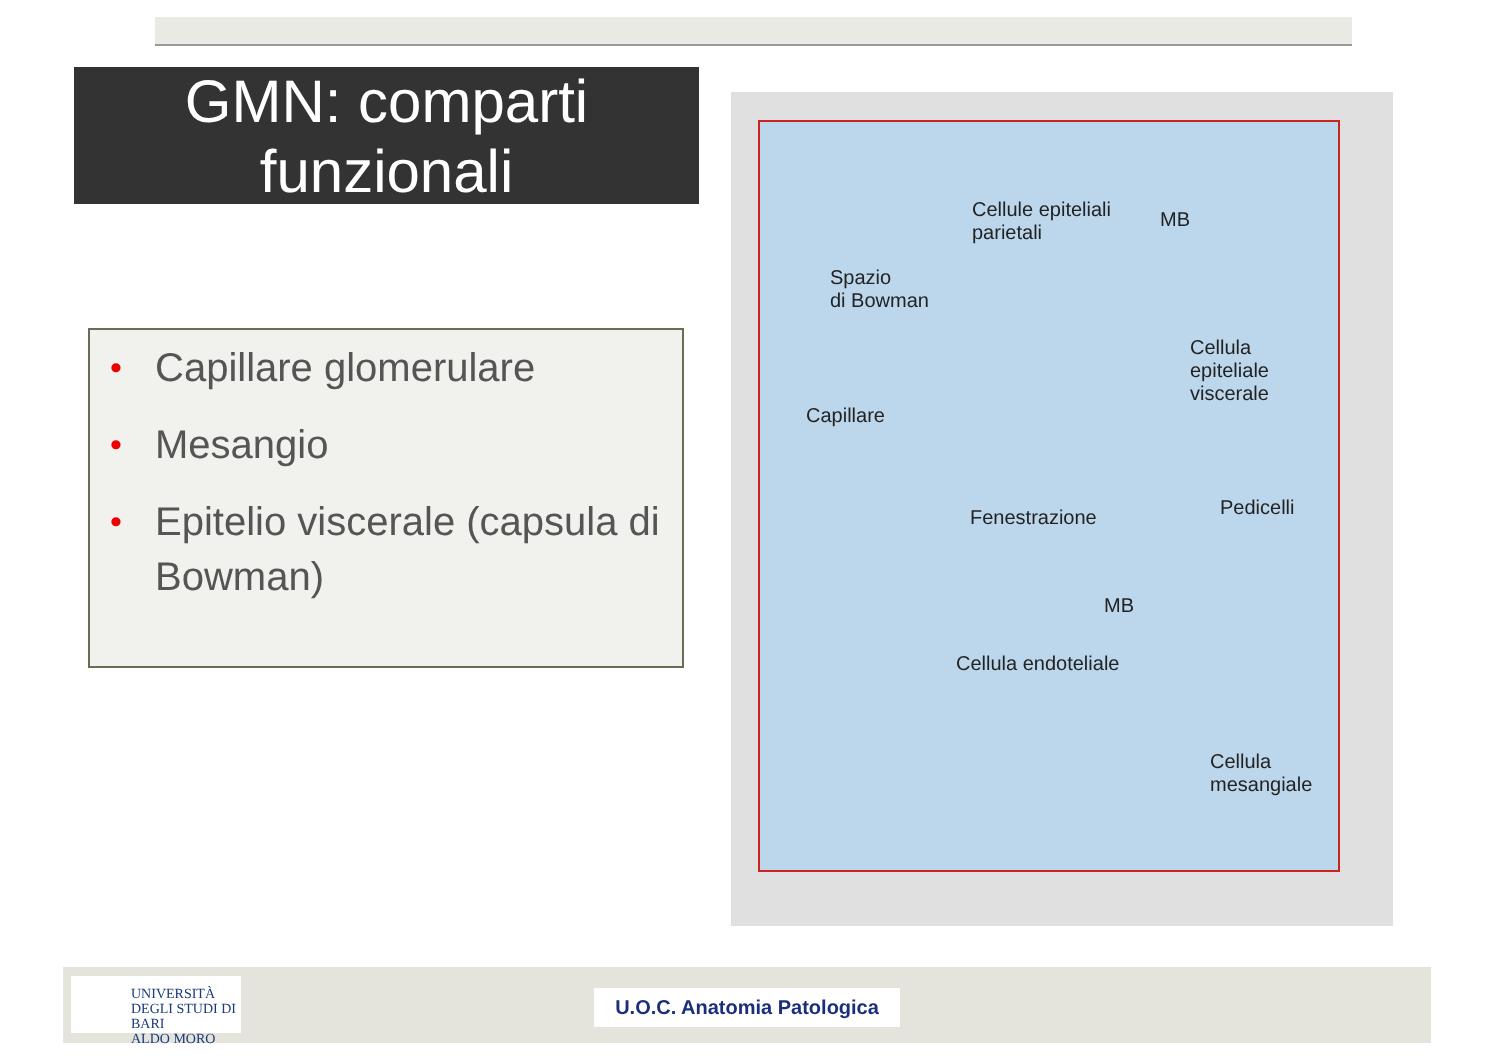GMN: comparti funzionali
• Capillare glomerulare
• Mesangio
• Epitelio viscerale (capsula di Bowman)
Cellule epiteliali
parietali
MB
Spazio
di Bowman
Cellula
epiteliale
viscerale
Capillare
Fenestrazione Pedicelli
MB
Cellula endoteliale
Cellula
mesangiale
UNIVERSITÀ
DEGLI STUDI DI BARI
ALDO MORO
U.O.C. Anatomia Patologica